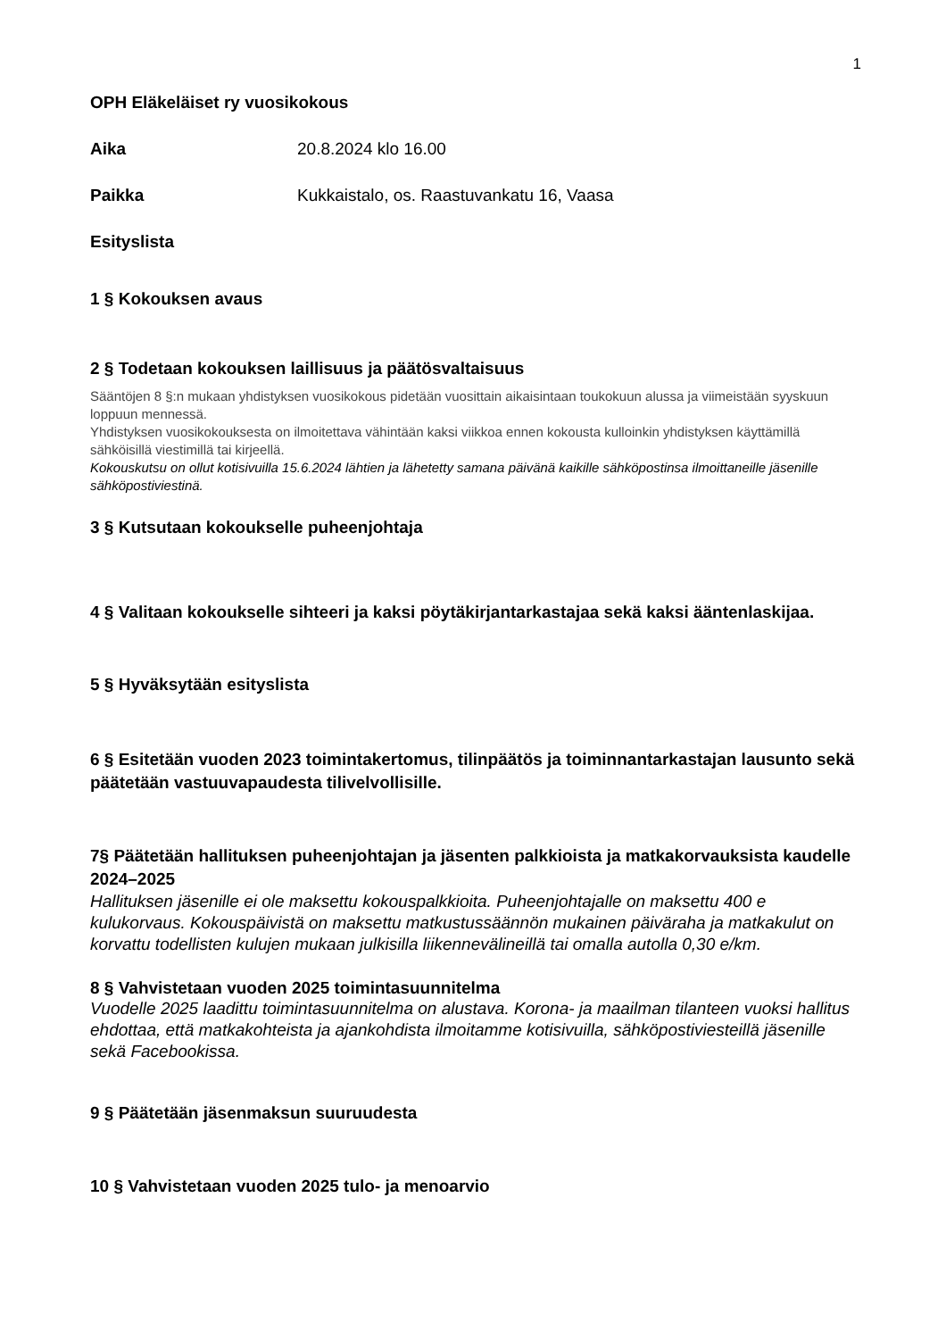1
OPH Eläkeläiset ry vuosikokous
Aika 20.8.2024 klo 16.00
Paikka Kukkaistalo, os. Raastuvankatu 16, Vaasa
Esityslista
1 § Kokouksen avaus
2 § Todetaan kokouksen laillisuus ja päätösvaltaisuus
Sääntöjen 8 §:n mukaan yhdistyksen vuosikokous pidetään vuosittain aikaisintaan toukokuun alussa ja viimeistään syyskuun loppuun mennessä.
Yhdistyksen vuosikokouksesta on ilmoitettava vähintään kaksi viikkoa ennen kokousta kulloinkin yhdistyksen käyttämillä sähköisillä viestimillä tai kirjeellä.
Kokouskutsu on ollut kotisivuilla 15.6.2024 lähtien ja lähetetty samana päivänä kaikille sähköpostinsa ilmoittaneille jäsenille sähköpostiviestinä.
3 § Kutsutaan kokoukselle puheenjohtaja
4 § Valitaan kokoukselle sihteeri ja kaksi pöytäkirjantarkastajaa sekä kaksi ääntenlaskijaa.
5 § Hyväksytään esityslista
6 § Esitetään vuoden 2023 toimintakertomus, tilinpäätös ja toiminnantarkastajan lausunto sekä päätetään vastuuvapaudesta tilivelvollisille.
7§ Päätetään hallituksen puheenjohtajan ja jäsenten palkkioista ja matkakorvauksista kaudelle 2024–2025
Hallituksen jäsenille ei ole maksettu kokouspalkkioita. Puheenjohtajalle on maksettu 400 e kulukorvaus. Kokouspäivistä on maksettu matkustussäännön mukainen päiväraha ja matkakulut on korvattu todellisten kulujen mukaan julkisilla liikennevälineillä tai omalla autolla 0,30 e/km.
8 § Vahvistetaan vuoden 2025 toimintasuunnitelma
Vuodelle 2025 laadittu toimintasuunnitelma on alustava. Korona- ja maailman tilanteen vuoksi hallitus ehdottaa, että matkakohteista ja ajankohdista ilmoitamme kotisivuilla, sähköpostiviesteillä jäsenille sekä Facebookissa.
9 § Päätetään jäsenmaksun suuruudesta
10 § Vahvistetaan vuoden 2025 tulo- ja menoarvio